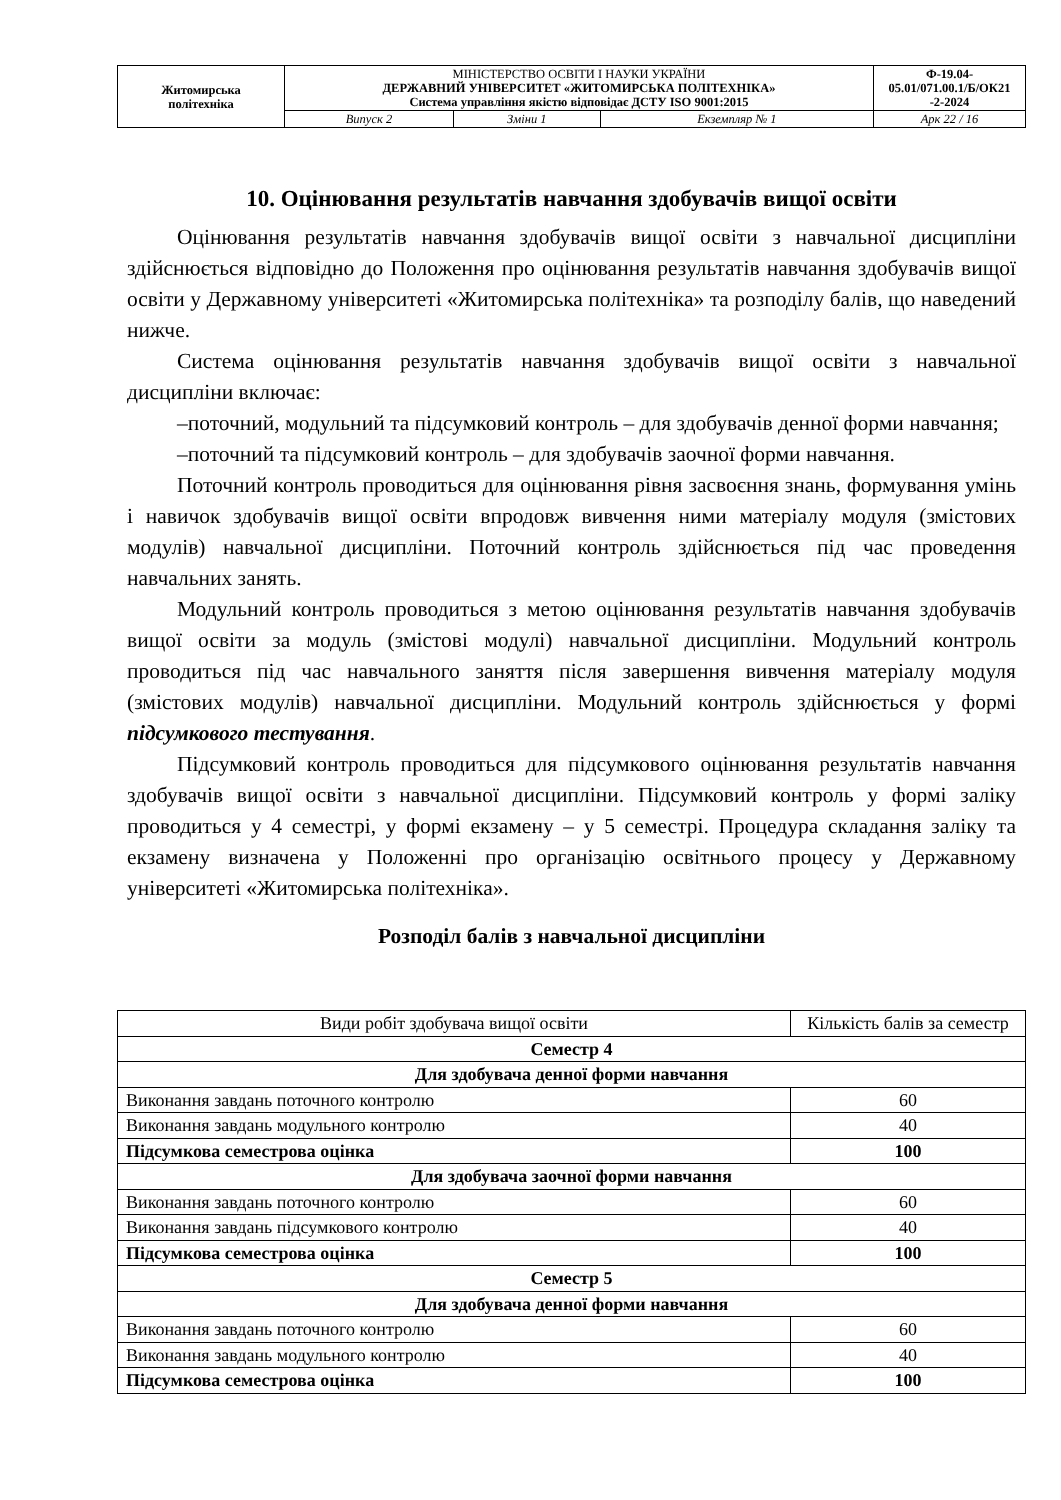| Житомирська політехніка | МІНІСТЕРСТВО ОСВІТИ І НАУКИ УКРАЇНИ ДЕРЖАВНИЙ УНІВЕРСИТЕТ «ЖИТОМИРСЬКА ПОЛІТЕХНІКА» Система управління якістю відповідає ДСТУ ISO 9001:2015 | | | Ф-19.04- 05.01/071.00.1/Б/ОК21 -2-2024 |
| | Випуск 2 | Зміни 1 | Екземпляр № 1 | Арк 22 / 16 |
10. Оцінювання результатів навчання здобувачів вищої освіти
Оцінювання результатів навчання здобувачів вищої освіти з навчальної дисципліни здійснюється відповідно до Положення про оцінювання результатів навчання здобувачів вищої освіти у Державному університеті «Житомирська політехніка» та розподілу балів, що наведений нижче.
Система оцінювання результатів навчання здобувачів вищої освіти з навчальної дисципліни включає:
–поточний, модульний та підсумковий контроль – для здобувачів денної форми навчання;
–поточний та підсумковий контроль – для здобувачів заочної форми навчання.
Поточний контроль проводиться для оцінювання рівня засвоєння знань, формування умінь і навичок здобувачів вищої освіти впродовж вивчення ними матеріалу модуля (змістових модулів) навчальної дисципліни. Поточний контроль здійснюється під час проведення навчальних занять.
Модульний контроль проводиться з метою оцінювання результатів навчання здобувачів вищої освіти за модуль (змістові модулі) навчальної дисципліни. Модульний контроль проводиться під час навчального заняття після завершення вивчення матеріалу модуля (змістових модулів) навчальної дисципліни. Модульний контроль здійснюється у формі підсумкового тестування.
Підсумковий контроль проводиться для підсумкового оцінювання результатів навчання здобувачів вищої освіти з навчальної дисципліни. Підсумковий контроль у формі заліку проводиться у 4 семестрі, у формі екзамену – у 5 семестрі. Процедура складання заліку та екзамену визначена у Положенні про організацію освітнього процесу у Державному університеті «Житомирська політехніка».
Розподіл балів з навчальної дисципліни
| Види робіт здобувача вищої освіти | Кількість балів за семестр |
| Семестр 4 | |
| Для здобувача денної форми навчання | |
| Виконання завдань поточного контролю | 60 |
| Виконання завдань модульного контролю | 40 |
| Підсумкова семестрова оцінка | 100 |
| Для здобувача заочної форми навчання | |
| Виконання завдань поточного контролю | 60 |
| Виконання завдань підсумкового контролю | 40 |
| Підсумкова семестрова оцінка | 100 |
| Семестр 5 | |
| Для здобувача денної форми навчання | |
| Виконання завдань поточного контролю | 60 |
| Виконання завдань модульного контролю | 40 |
| Підсумкова семестрова оцінка | 100 |